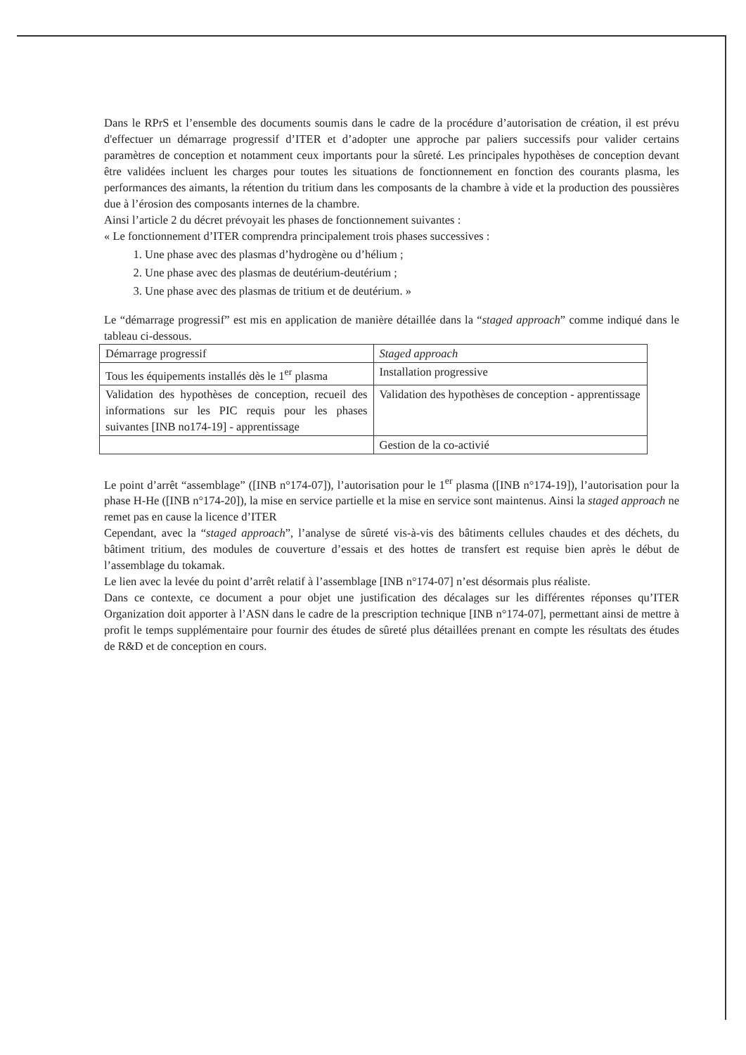Dans le RPrS et l’ensemble des documents soumis dans le cadre de la procédure d’autorisation de création, il est prévu d'effectuer un démarrage progressif d’ITER et d’adopter une approche par paliers successifs pour valider certains paramètres de conception et notamment ceux importants pour la sûreté. Les principales hypothèses de conception devant être validées incluent les charges pour toutes les situations de fonctionnement en fonction des courants plasma, les performances des aimants, la rétention du tritium dans les composants de la chambre à vide et la production des poussières due à l’érosion des composants internes de la chambre.
Ainsi l’article 2 du décret prévoyait les phases de fonctionnement suivantes :
« Le fonctionnement d’ITER comprendra principalement trois phases successives :
1. Une phase avec des plasmas d’hydrogène ou d’hélium ;
2. Une phase avec des plasmas de deutérium-deutérium ;
3. Une phase avec des plasmas de tritium et de deutérium. »
Le “démarrage progressif” est mis en application de manière détaillée dans la “staged approach” comme indiqué dans le tableau ci-dessous.
| Démarrage progressif | Staged approach |
| Tous les équipements installés dès le 1<sup>er</sup> plasma | Installation progressive |
| Validation des hypothèses de conception, recueil des informations sur les PIC requis pour les phases suivantes [INB no174-19] - apprentissage | Validation des hypothèses de conception - apprentissage |
| | Gestion de la co-activié |
Le point d’arrêt “assemblage” ([INB n°174-07]), l’autorisation pour le 1<sup>er</sup> plasma ([INB n°174-19]), l’autorisation pour la phase H-He ([INB n°174-20]), la mise en service partielle et la mise en service sont maintenus. Ainsi la staged approach ne remet pas en cause la licence d’ITER
Cependant, avec la “staged approach”, l’analyse de sûreté vis-à-vis des bâtiments cellules chaudes et des déchets, du bâtiment tritium, des modules de couverture d’essais et des hottes de transfert est requise bien après le début de l’assemblage du tokamak.
Le lien avec la levée du point d’arrêt relatif à l’assemblage [INB n°174-07] n’est désormais plus réaliste.
Dans ce contexte, ce document a pour objet une justification des décalages sur les différentes réponses qu’ITER Organization doit apporter à l’ASN dans le cadre de la prescription technique [INB n°174-07], permettant ainsi de mettre à profit le temps supplémentaire pour fournir des études de sûreté plus détaillées prenant en compte les résultats des études de R&D et de conception en cours.